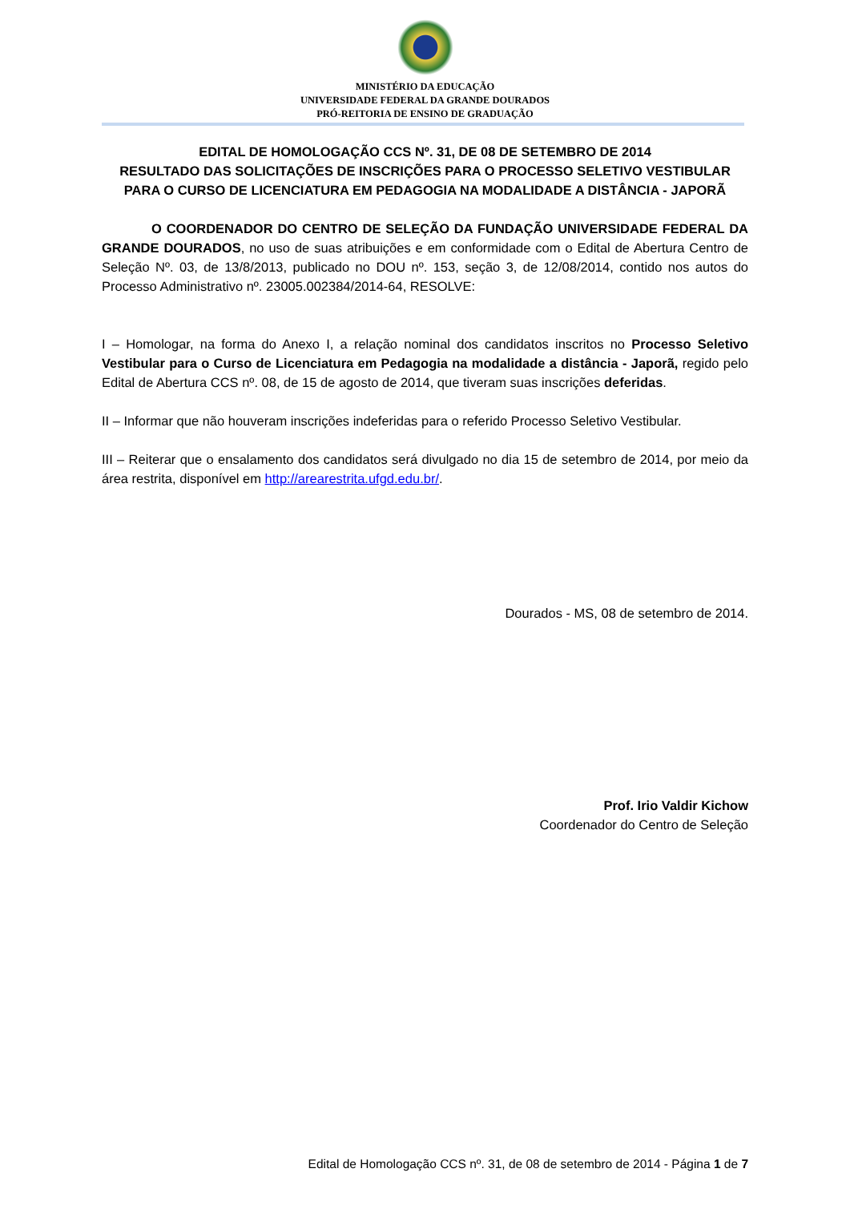MINISTÉRIO DA EDUCAÇÃO
UNIVERSIDADE FEDERAL DA GRANDE DOURADOS
PRÓ-REITORIA DE ENSINO DE GRADUAÇÃO
EDITAL DE HOMOLOGAÇÃO CCS Nº. 31, DE 08 DE SETEMBRO DE 2014
RESULTADO DAS SOLICITAÇÕES DE INSCRIÇÕES PARA O PROCESSO SELETIVO VESTIBULAR PARA O CURSO DE LICENCIATURA EM PEDAGOGIA NA MODALIDADE A DISTÂNCIA - JAPORÃ
O COORDENADOR DO CENTRO DE SELEÇÃO DA FUNDAÇÃO UNIVERSIDADE FEDERAL DA GRANDE DOURADOS, no uso de suas atribuições e em conformidade com o Edital de Abertura Centro de Seleção Nº. 03, de 13/8/2013, publicado no DOU nº. 153, seção 3, de 12/08/2014, contido nos autos do Processo Administrativo nº. 23005.002384/2014-64, RESOLVE:
I – Homologar, na forma do Anexo I, a relação nominal dos candidatos inscritos no Processo Seletivo Vestibular para o Curso de Licenciatura em Pedagogia na modalidade a distância - Japorã, regido pelo Edital de Abertura CCS nº. 08, de 15 de agosto de 2014, que tiveram suas inscrições deferidas.
II – Informar que não houveram inscrições indeferidas para o referido Processo Seletivo Vestibular.
III – Reiterar que o ensalamento dos candidatos será divulgado no dia 15 de setembro de 2014, por meio da área restrita, disponível em http://arearestrita.ufgd.edu.br/.
Dourados - MS, 08 de setembro de 2014.
Prof. Irio Valdir Kichow
Coordenador do Centro de Seleção
Edital de Homologação CCS nº. 31, de 08 de setembro de 2014 - Página 1 de 7